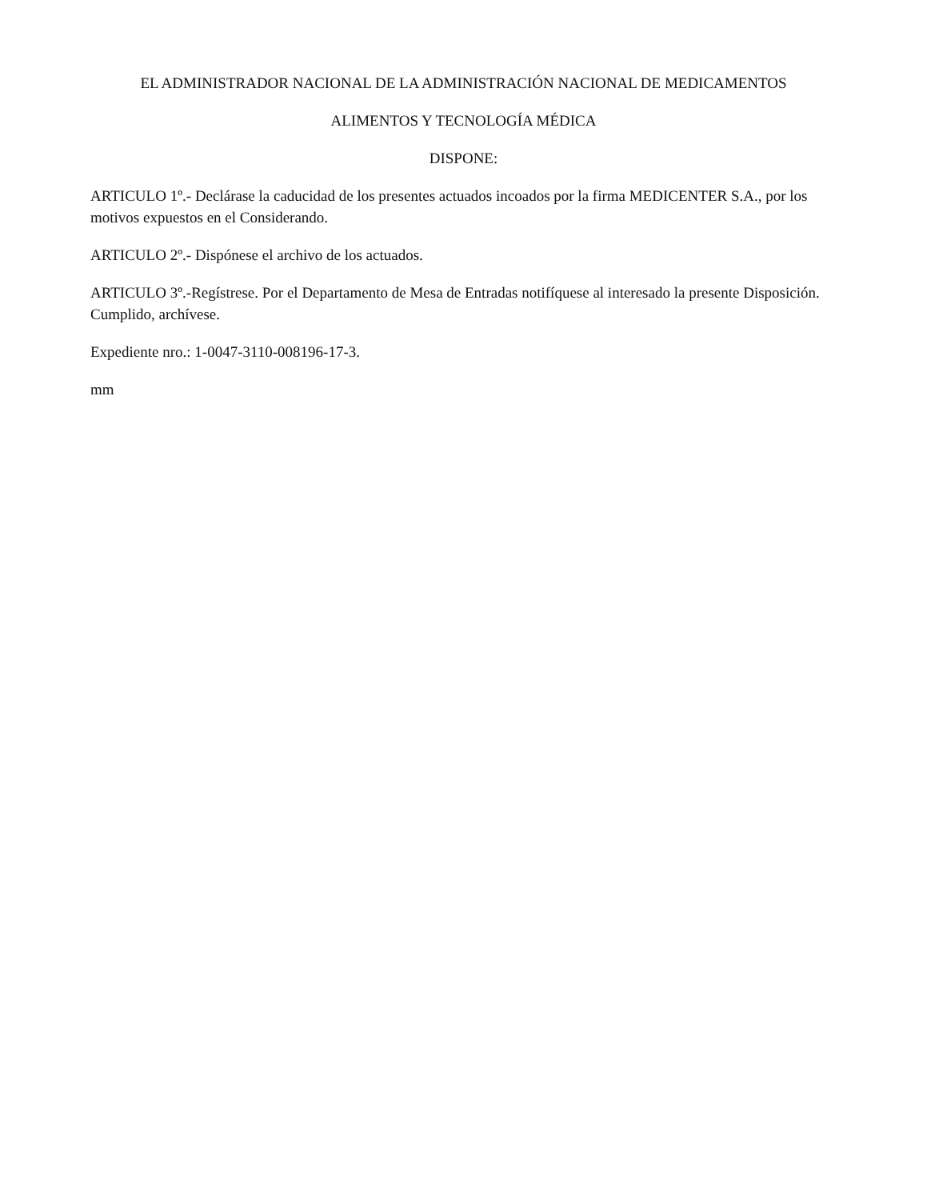EL ADMINISTRADOR NACIONAL DE LA ADMINISTRACIÓN NACIONAL DE MEDICAMENTOS
ALIMENTOS Y TECNOLOGÍA MÉDICA
DISPONE:
ARTICULO 1º.- Declárase la caducidad de los presentes actuados incoados por la firma MEDICENTER S.A., por los motivos expuestos en el Considerando.
ARTICULO 2º.- Dispónese el archivo de los actuados.
ARTICULO 3º.-Regístrese. Por el Departamento de Mesa de Entradas notifíquese al interesado la presente Disposición. Cumplido, archívese.
Expediente nro.: 1-0047-3110-008196-17-3.
mm